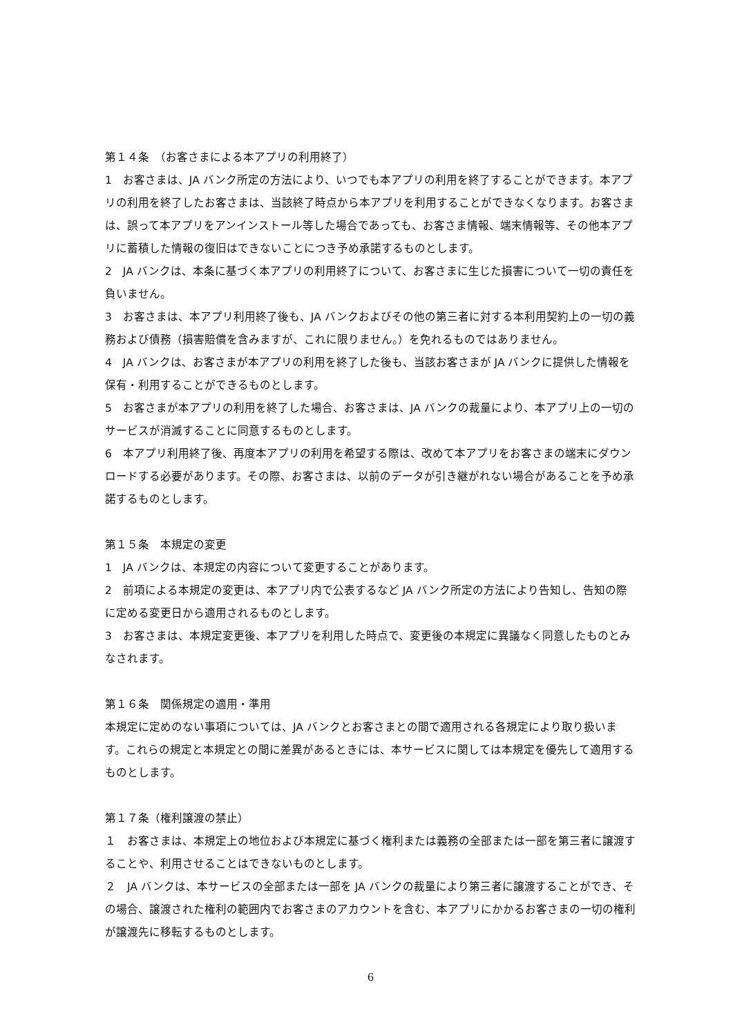第１４条　（お客さまによる本アプリの利用終了）
1　お客さまは、JA バンク所定の方法により、いつでも本アプリの利用を終了することができます。本アプリの利用を終了したお客さまは、当該終了時点から本アプリを利用することができなくなります。お客さまは、誤って本アプリをアンインストール等した場合であっても、お客さま情報、端末情報等、その他本アプリに蓄積した情報の復旧はできないことにつき予め承諾するものとします。
2　JA バンクは、本条に基づく本アプリの利用終了について、お客さまに生じた損害について一切の責任を負いません。
3　お客さまは、本アプリ利用終了後も、JA バンクおよびその他の第三者に対する本利用契約上の一切の義務および債務（損害賠償を含みますが、これに限りません。）を免れるものではありません。
4　JA バンクは、お客さまが本アプリの利用を終了した後も、当該お客さまが JA バンクに提供した情報を保有・利用することができるものとします。
5　お客さまが本アプリの利用を終了した場合、お客さまは、JA バンクの裁量により、本アプリ上の一切のサービスが消滅することに同意するものとします。
6　本アプリ利用終了後、再度本アプリの利用を希望する際は、改めて本アプリをお客さまの端末にダウンロードする必要があります。その際、お客さまは、以前のデータが引き継がれない場合があることを予め承諾するものとします。
第１５条　本規定の変更
1　JA バンクは、本規定の内容について変更することがあります。
2　前項による本規定の変更は、本アプリ内で公表するなど JA バンク所定の方法により告知し、告知の際に定める変更日から適用されるものとします。
3　お客さまは、本規定変更後、本アプリを利用した時点で、変更後の本規定に異議なく同意したものとみなされます。
第１６条　関係規定の適用・準用
本規定に定めのない事項については、JA バンクとお客さまとの間で適用される各規定により取り扱います。これらの規定と本規定との間に差異があるときには、本サービスに関しては本規定を優先して適用するものとします。
第１７条（権利譲渡の禁止）
１　お客さまは、本規定上の地位および本規定に基づく権利または義務の全部または一部を第三者に譲渡することや、利用させることはできないものとします。
２　JA バンクは、本サービスの全部または一部を JA バンクの裁量により第三者に譲渡することができ、その場合、譲渡された権利の範囲内でお客さまのアカウントを含む、本アプリにかかるお客さまの一切の権利が譲渡先に移転するものとします。
6